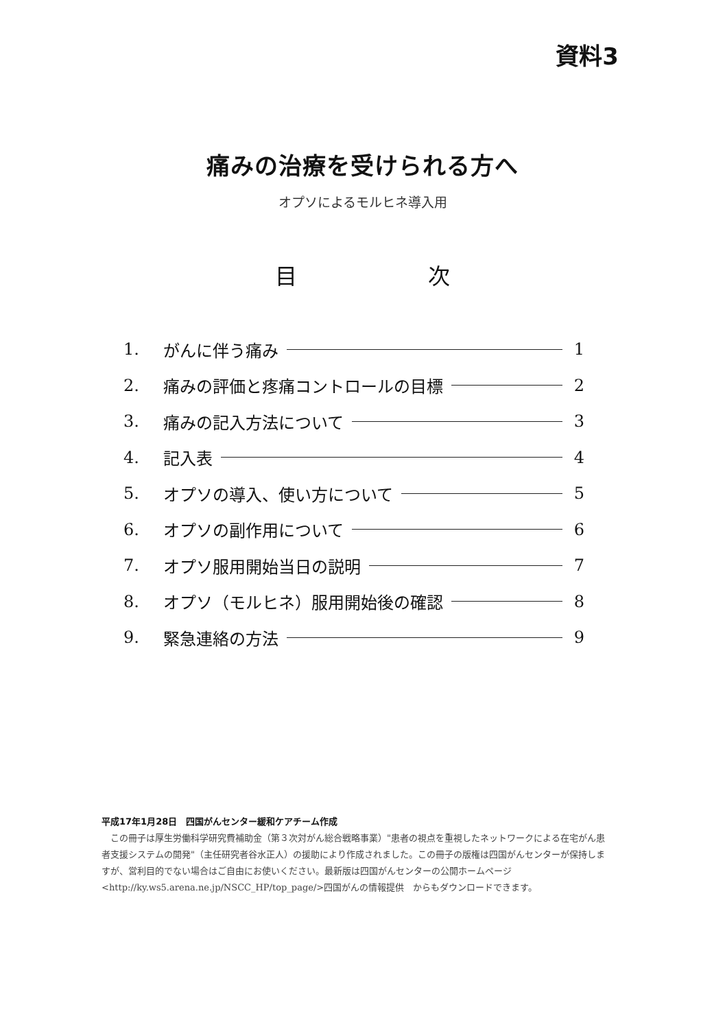資料3
痛みの治療を受けられる方へ
オプソによるモルヒネ導入用
目 次
1. がんに伴う痛み 1
2. 痛みの評価と疼痛コントロールの目標 2
3. 痛みの記入方法について 3
4. 記入表 4
5. オプソの導入、使い方について 5
6. オプソの副作用について 6
7. オプソ服用開始当日の説明 7
8. オプソ（モルヒネ）服用開始後の確認 8
9. 緊急連絡の方法 9
平成17年1月28日　四国がんセンター緩和ケアチーム作成
　この冊子は厚生労働科学研究費補助金（第３次対がん総合戦略事業）"患者の視点を重視したネットワークによる在宅がん患者支援システムの開発"（主任研究者谷水正人）の援助により作成されました。この冊子の版権は四国がんセンターが保持しますが、営利目的でない場合はご自由にお使いください。最新版は四国がんセンターの公開ホームページ<http://ky.ws5.arena.ne.jp/NSCC_HP/top_page/>四国がんの情報提供　からもダウンロードできます。